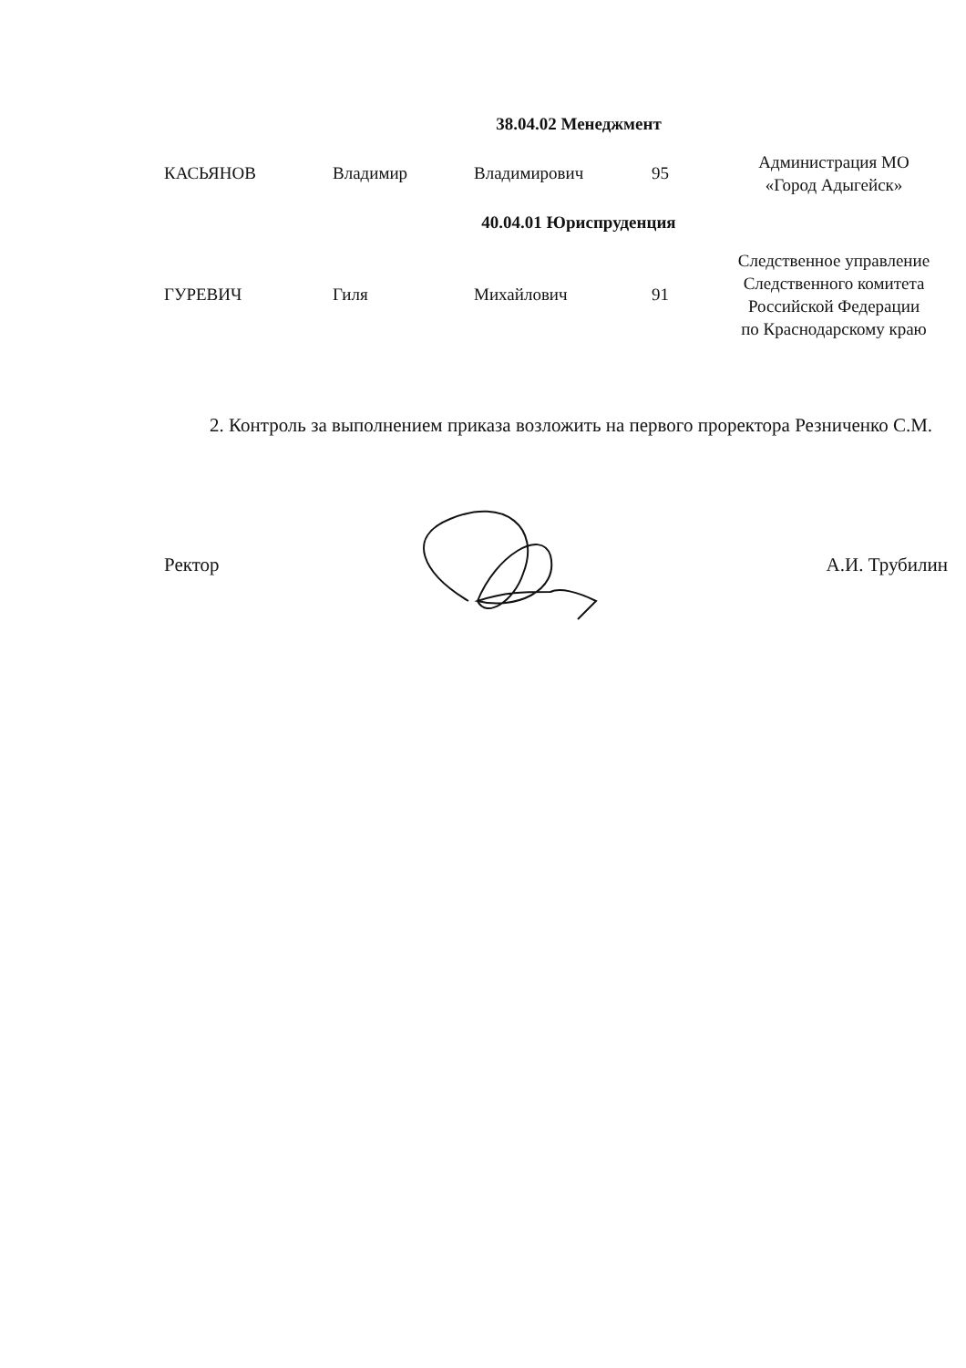38.04.02 Менеджмент
| КАСЬЯНОВ | Владимир | Владимирович | 95 | Администрация МО «Город Адыгейск» |
40.04.01 Юриспруденция
| ГУРЕВИЧ | Гиля | Михайлович | 91 | Следственное управление Следственного комитета Российской Федерации по Краснодарскому краю |
2. Контроль за выполнением приказа возложить на первого проректора Резниченко С.М.
Ректор А.И. Трубилин